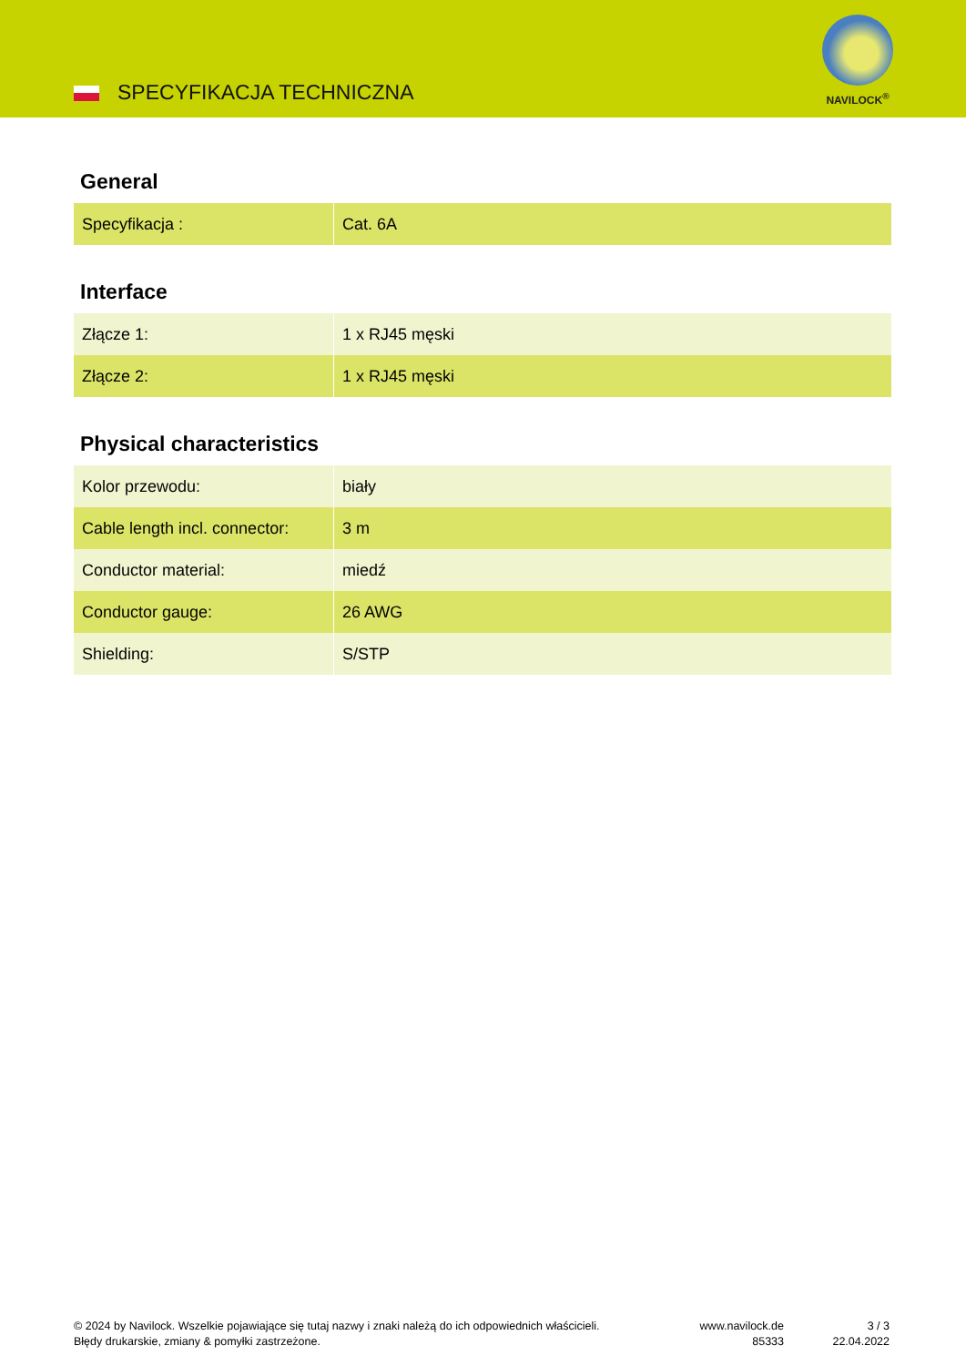SPECYFIKACJA TECHNICZNA
NAVILOCK<sup>®</sup>
General
| Specyfikacja : | Cat. 6A |
Interface
| Złącze 1: | 1 x RJ45 męski |
| Złącze 2: | 1 x RJ45 męski |
Physical characteristics
| Kolor przewodu: | biały |
| Cable length incl. connector: | 3 m |
| Conductor material: | miedź |
| Conductor gauge: | 26 AWG |
| Shielding: | S/STP |
© 2024 by Navilock. Wszelkie pojawiające się tutaj nazwy i znaki należą do ich odpowiednich właścicieli. Błędy drukarskie, zmiany & pomyłki zastrzeżone.
www.navilock.de
85333
3 / 3
22.04.2022